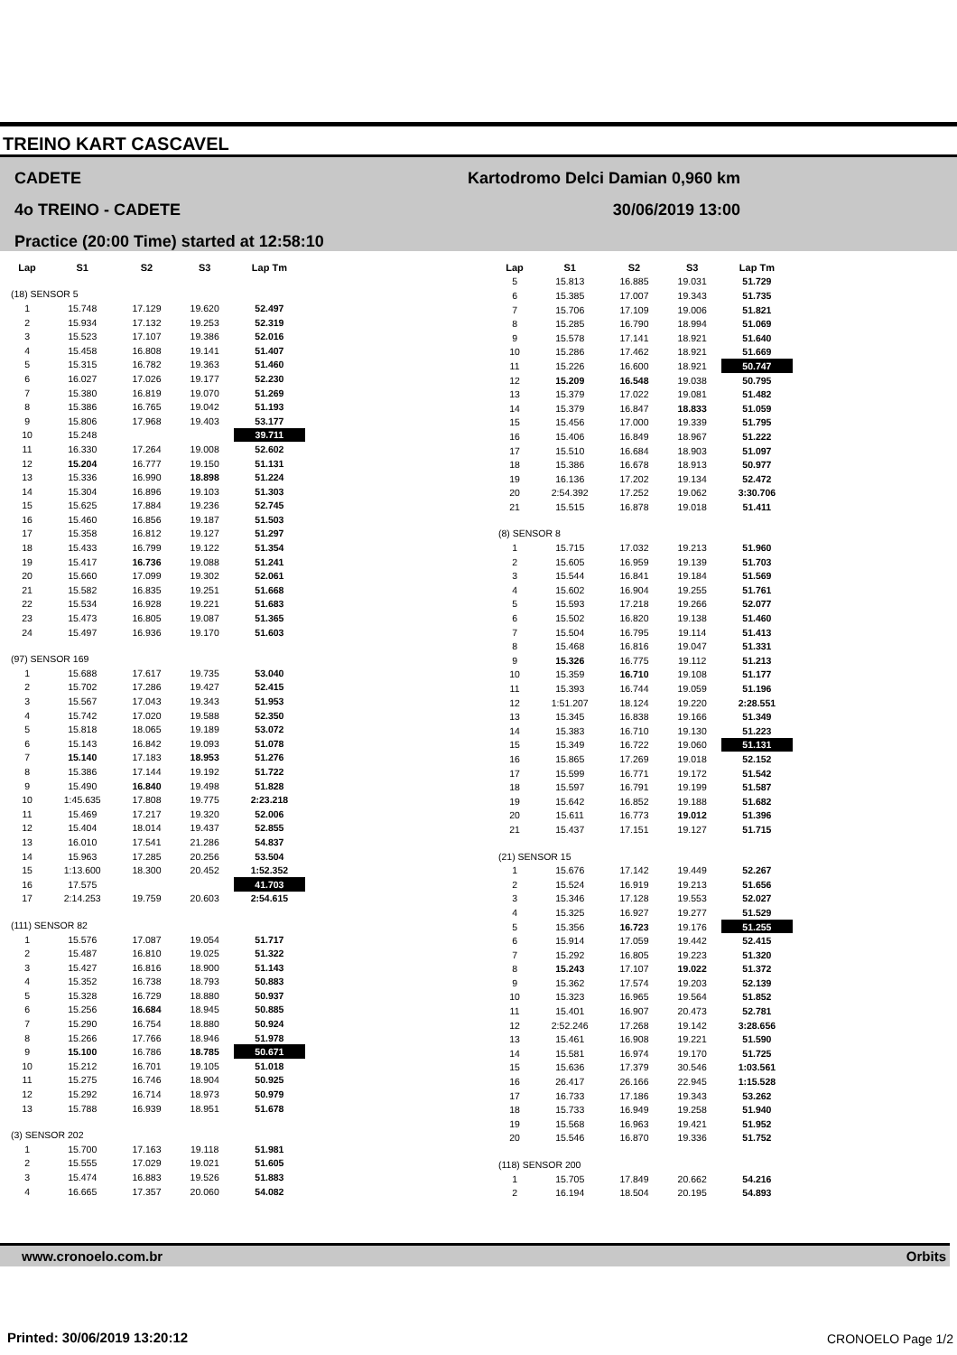TREINO KART CASCAVEL
CADETE
4o TREINO - CADETE
Practice (20:00 Time) started at 12:58:10
Kartodromo Delci Damian 0,960 km
30/06/2019 13:00
| Lap | S1 | S2 | S3 | Lap Tm |
| --- | --- | --- | --- | --- |
| (18) SENSOR 5 | | | | |
| 1 | 15.748 | 17.129 | 19.620 | 52.497 |
| 2 | 15.934 | 17.132 | 19.253 | 52.319 |
| 3 | 15.523 | 17.107 | 19.386 | 52.016 |
| 4 | 15.458 | 16.808 | 19.141 | 51.407 |
| 5 | 15.315 | 16.782 | 19.363 | 51.460 |
| 6 | 16.027 | 17.026 | 19.177 | 52.230 |
| 7 | 15.380 | 16.819 | 19.070 | 51.269 |
| 8 | 15.386 | 16.765 | 19.042 | 51.193 |
| 9 | 15.806 | 17.968 | 19.403 | 53.177 |
| 10 | 15.248 | | | 39.711 |
| 11 | 16.330 | 17.264 | 19.008 | 52.602 |
| 12 | 15.204 | 16.777 | 19.150 | 51.131 |
| 13 | 15.336 | 16.990 | 18.898 | 51.224 |
| 14 | 15.304 | 16.896 | 19.103 | 51.303 |
| 15 | 15.625 | 17.884 | 19.236 | 52.745 |
| 16 | 15.460 | 16.856 | 19.187 | 51.503 |
| 17 | 15.358 | 16.812 | 19.127 | 51.297 |
| 18 | 15.433 | 16.799 | 19.122 | 51.354 |
| 19 | 15.417 | 16.736 | 19.088 | 51.241 |
| 20 | 15.660 | 17.099 | 19.302 | 52.061 |
| 21 | 15.582 | 16.835 | 19.251 | 51.668 |
| 22 | 15.534 | 16.928 | 19.221 | 51.683 |
| 23 | 15.473 | 16.805 | 19.087 | 51.365 |
| 24 | 15.497 | 16.936 | 19.170 | 51.603 |
| (97) SENSOR 169 | | | | |
| 1 | 15.688 | 17.617 | 19.735 | 53.040 |
| 2 | 15.702 | 17.286 | 19.427 | 52.415 |
| 3 | 15.567 | 17.043 | 19.343 | 51.953 |
| 4 | 15.742 | 17.020 | 19.588 | 52.350 |
| 5 | 15.818 | 18.065 | 19.189 | 53.072 |
| 6 | 15.143 | 16.842 | 19.093 | 51.078 |
| 7 | 15.140 | 17.183 | 18.953 | 51.276 |
| 8 | 15.386 | 17.144 | 19.192 | 51.722 |
| 9 | 15.490 | 16.840 | 19.498 | 51.828 |
| 10 | 1:45.635 | 17.808 | 19.775 | 2:23.218 |
| 11 | 15.469 | 17.217 | 19.320 | 52.006 |
| 12 | 15.404 | 18.014 | 19.437 | 52.855 |
| 13 | 16.010 | 17.541 | 21.286 | 54.837 |
| 14 | 15.963 | 17.285 | 20.256 | 53.504 |
| 15 | 1:13.600 | 18.300 | 20.452 | 1:52.352 |
| 16 | 17.575 | | | 41.703 |
| 17 | 2:14.253 | 19.759 | 20.603 | 2:54.615 |
| (111) SENSOR 82 | | | | |
| 1 | 15.576 | 17.087 | 19.054 | 51.717 |
| 2 | 15.487 | 16.810 | 19.025 | 51.322 |
| 3 | 15.427 | 16.816 | 18.900 | 51.143 |
| 4 | 15.352 | 16.738 | 18.793 | 50.883 |
| 5 | 15.328 | 16.729 | 18.880 | 50.937 |
| 6 | 15.256 | 16.684 | 18.945 | 50.885 |
| 7 | 15.290 | 16.754 | 18.880 | 50.924 |
| 8 | 15.266 | 17.766 | 18.946 | 51.978 |
| 9 | 15.100 | 16.786 | 18.785 | 50.671 |
| 10 | 15.212 | 16.701 | 19.105 | 51.018 |
| 11 | 15.275 | 16.746 | 18.904 | 50.925 |
| 12 | 15.292 | 16.714 | 18.973 | 50.979 |
| 13 | 15.788 | 16.939 | 18.951 | 51.678 |
| (3) SENSOR 202 | | | | |
| 1 | 15.700 | 17.163 | 19.118 | 51.981 |
| 2 | 15.555 | 17.029 | 19.021 | 51.605 |
| 3 | 15.474 | 16.883 | 19.526 | 51.883 |
| 4 | 16.665 | 17.357 | 20.060 | 54.082 |
| Lap | S1 | S2 | S3 | Lap Tm |
| --- | --- | --- | --- | --- |
| 5 | 15.813 | 16.885 | 19.031 | 51.729 |
| 6 | 15.385 | 17.007 | 19.343 | 51.735 |
| 7 | 15.706 | 17.109 | 19.006 | 51.821 |
| 8 | 15.285 | 16.790 | 18.994 | 51.069 |
| 9 | 15.578 | 17.141 | 18.921 | 51.640 |
| 10 | 15.286 | 17.462 | 18.921 | 51.669 |
| 11 | 15.226 | 16.600 | 18.921 | 50.747 |
| 12 | 15.209 | 16.548 | 19.038 | 50.795 |
| 13 | 15.379 | 17.022 | 19.081 | 51.482 |
| 14 | 15.379 | 16.847 | 18.833 | 51.059 |
| 15 | 15.456 | 17.000 | 19.339 | 51.795 |
| 16 | 15.406 | 16.849 | 18.967 | 51.222 |
| 17 | 15.510 | 16.684 | 18.903 | 51.097 |
| 18 | 15.386 | 16.678 | 18.913 | 50.977 |
| 19 | 16.136 | 17.202 | 19.134 | 52.472 |
| 20 | 2:54.392 | 17.252 | 19.062 | 3:30.706 |
| 21 | 15.515 | 16.878 | 19.018 | 51.411 |
| (8) SENSOR 8 | | | | |
| 1 | 15.715 | 17.032 | 19.213 | 51.960 |
| 2 | 15.605 | 16.959 | 19.139 | 51.703 |
| 3 | 15.544 | 16.841 | 19.184 | 51.569 |
| 4 | 15.602 | 16.904 | 19.255 | 51.761 |
| 5 | 15.593 | 17.218 | 19.266 | 52.077 |
| 6 | 15.502 | 16.820 | 19.138 | 51.460 |
| 7 | 15.504 | 16.795 | 19.114 | 51.413 |
| 8 | 15.468 | 16.816 | 19.047 | 51.331 |
| 9 | 15.326 | 16.775 | 19.112 | 51.213 |
| 10 | 15.359 | 16.710 | 19.108 | 51.177 |
| 11 | 15.393 | 16.744 | 19.059 | 51.196 |
| 12 | 1:51.207 | 18.124 | 19.220 | 2:28.551 |
| 13 | 15.345 | 16.838 | 19.166 | 51.349 |
| 14 | 15.383 | 16.710 | 19.130 | 51.223 |
| 15 | 15.349 | 16.722 | 19.060 | 51.131 |
| 16 | 15.865 | 17.269 | 19.018 | 52.152 |
| 17 | 15.599 | 16.771 | 19.172 | 51.542 |
| 18 | 15.597 | 16.791 | 19.199 | 51.587 |
| 19 | 15.642 | 16.852 | 19.188 | 51.682 |
| 20 | 15.611 | 16.773 | 19.012 | 51.396 |
| 21 | 15.437 | 17.151 | 19.127 | 51.715 |
| (21) SENSOR 15 | | | | |
| 1 | 15.676 | 17.142 | 19.449 | 52.267 |
| 2 | 15.524 | 16.919 | 19.213 | 51.656 |
| 3 | 15.346 | 17.128 | 19.553 | 52.027 |
| 4 | 15.325 | 16.927 | 19.277 | 51.529 |
| 5 | 15.356 | 16.723 | 19.176 | 51.255 |
| 6 | 15.914 | 17.059 | 19.442 | 52.415 |
| 7 | 15.292 | 16.805 | 19.223 | 51.320 |
| 8 | 15.243 | 17.107 | 19.022 | 51.372 |
| 9 | 15.362 | 17.574 | 19.203 | 52.139 |
| 10 | 15.323 | 16.965 | 19.564 | 51.852 |
| 11 | 15.401 | 16.907 | 20.473 | 52.781 |
| 12 | 2:52.246 | 17.268 | 19.142 | 3:28.656 |
| 13 | 15.461 | 16.908 | 19.221 | 51.590 |
| 14 | 15.581 | 16.974 | 19.170 | 51.725 |
| 15 | 15.636 | 17.379 | 30.546 | 1:03.561 |
| 16 | 26.417 | 26.166 | 22.945 | 1:15.528 |
| 17 | 16.733 | 17.186 | 19.343 | 53.262 |
| 18 | 15.733 | 16.949 | 19.258 | 51.940 |
| 19 | 15.568 | 16.963 | 19.421 | 51.952 |
| 20 | 15.546 | 16.870 | 19.336 | 51.752 |
| (118) SENSOR 200 | | | | |
| 1 | 15.705 | 17.849 | 20.662 | 54.216 |
| 2 | 16.194 | 18.504 | 20.195 | 54.893 |
www.cronoelo.com.br Orbits
Printed: 30/06/2019 13:20:12 CRONOELO Page 1/2